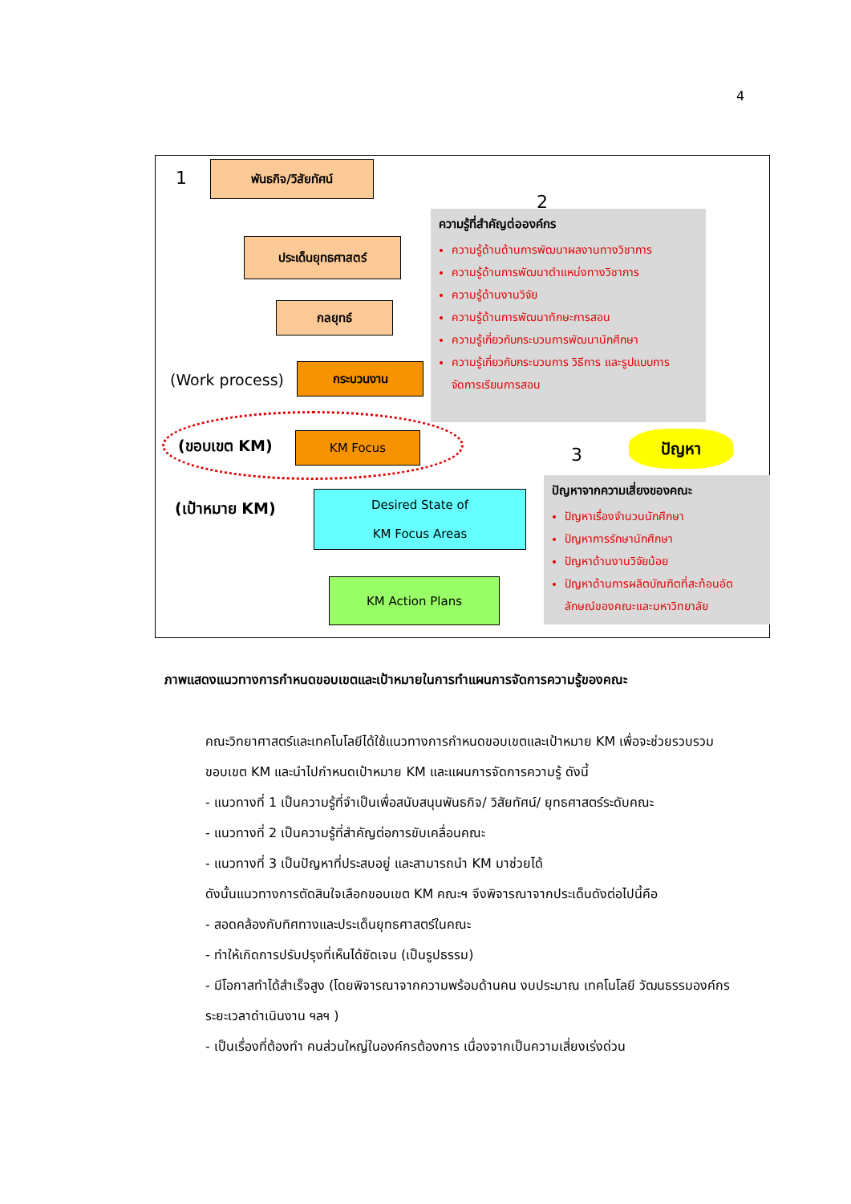4
1
พันธกิจ/วิสัยทัศน์
ประเด็นยุทธศาสตร์
กลยุทธ์
(Work process)
กระบวนงาน
(ขอบเขต KM) KM Focus
(เป้าหมาย KM)
Desired State of
KM Focus Areas
KM Action Plans
2
ความรู้ที่สำคัญต่อองค์กร
ความรู้ด้านด้านการพัฒนาผลงานทางวิชาการ
ความรู้ด้านการพัฒนาตำแหน่งทางวิชาการ
ความรู้ด้านงานวิจัย
ความรู้ด้านการพัฒนาทักษะการสอน
ความรู้เกี่ยวกับกระบวนการพัฒนานักศึกษา
ความรู้เกี่ยวกับกระบวนการ วิธีการ และรูปแบบการจัดการเรียนการสอน
3
ปัญหา
ปัญหาจากความเสี่ยงของคณะ
ปัญหาเรื่องจำนวนนักศึกษา
ปัญหาการรักษานักศึกษา
ปัญหาด้านงานวิจัยน้อย
ปัญหาด้านการผลิตบัณฑิตที่สะท้อนอัตลักษณ์ของคณะและมหาวิทยาลัย
ภาพแสดงแนวทางการกำหนดขอบเขตและเป้าหมายในการทำแผนการจัดการความรู้ของคณะ
คณะวิทยาศาสตร์และเทคโนโลยีได้ใช้แนวทางการกำหนดขอบเขตและเป้าหมาย KM เพื่อจะช่วยรวบรวมขอบเขต KM และนำไปกำหนดเป้าหมาย KM และแผนการจัดการความรู้ ดังนี้
- แนวทางที่ 1 เป็นความรู้ที่จำเป็นเพื่อสนับสนุนพันธกิจ/ วิสัยทัศน์/ ยุทธศาสตร์ระดับคณะ
- แนวทางที่ 2 เป็นความรู้ที่สำคัญต่อการขับเคลื่อนคณะ
- แนวทางที่ 3 เป็นปัญหาที่ประสบอยู่ และสามารถนำ KM มาช่วยได้
ดังนั้นแนวทางการตัดสินใจเลือกขอบเขต KM คณะฯ จึงพิจารณาจากประเด็นดังต่อไปนี้คือ
- สอดคล้องกับทิศทางและประเด็นยุทธศาสตร์ในคณะ
- ทำให้เกิดการปรับปรุงที่เห็นได้ชัดเจน (เป็นรูปธรรม)
- มีโอกาสทำได้สำเร็จสูง (โดยพิจารณาจากความพร้อมด้านคน งบประมาณ เทคโนโลยี วัฒนธรรมองค์กร ระยะเวลาดำเนินงาน ฯลฯ )
- เป็นเรื่องที่ต้องทำ คนส่วนใหญ่ในองค์กรต้องการ เนื่องจากเป็นความเสี่ยงเร่งด่วน